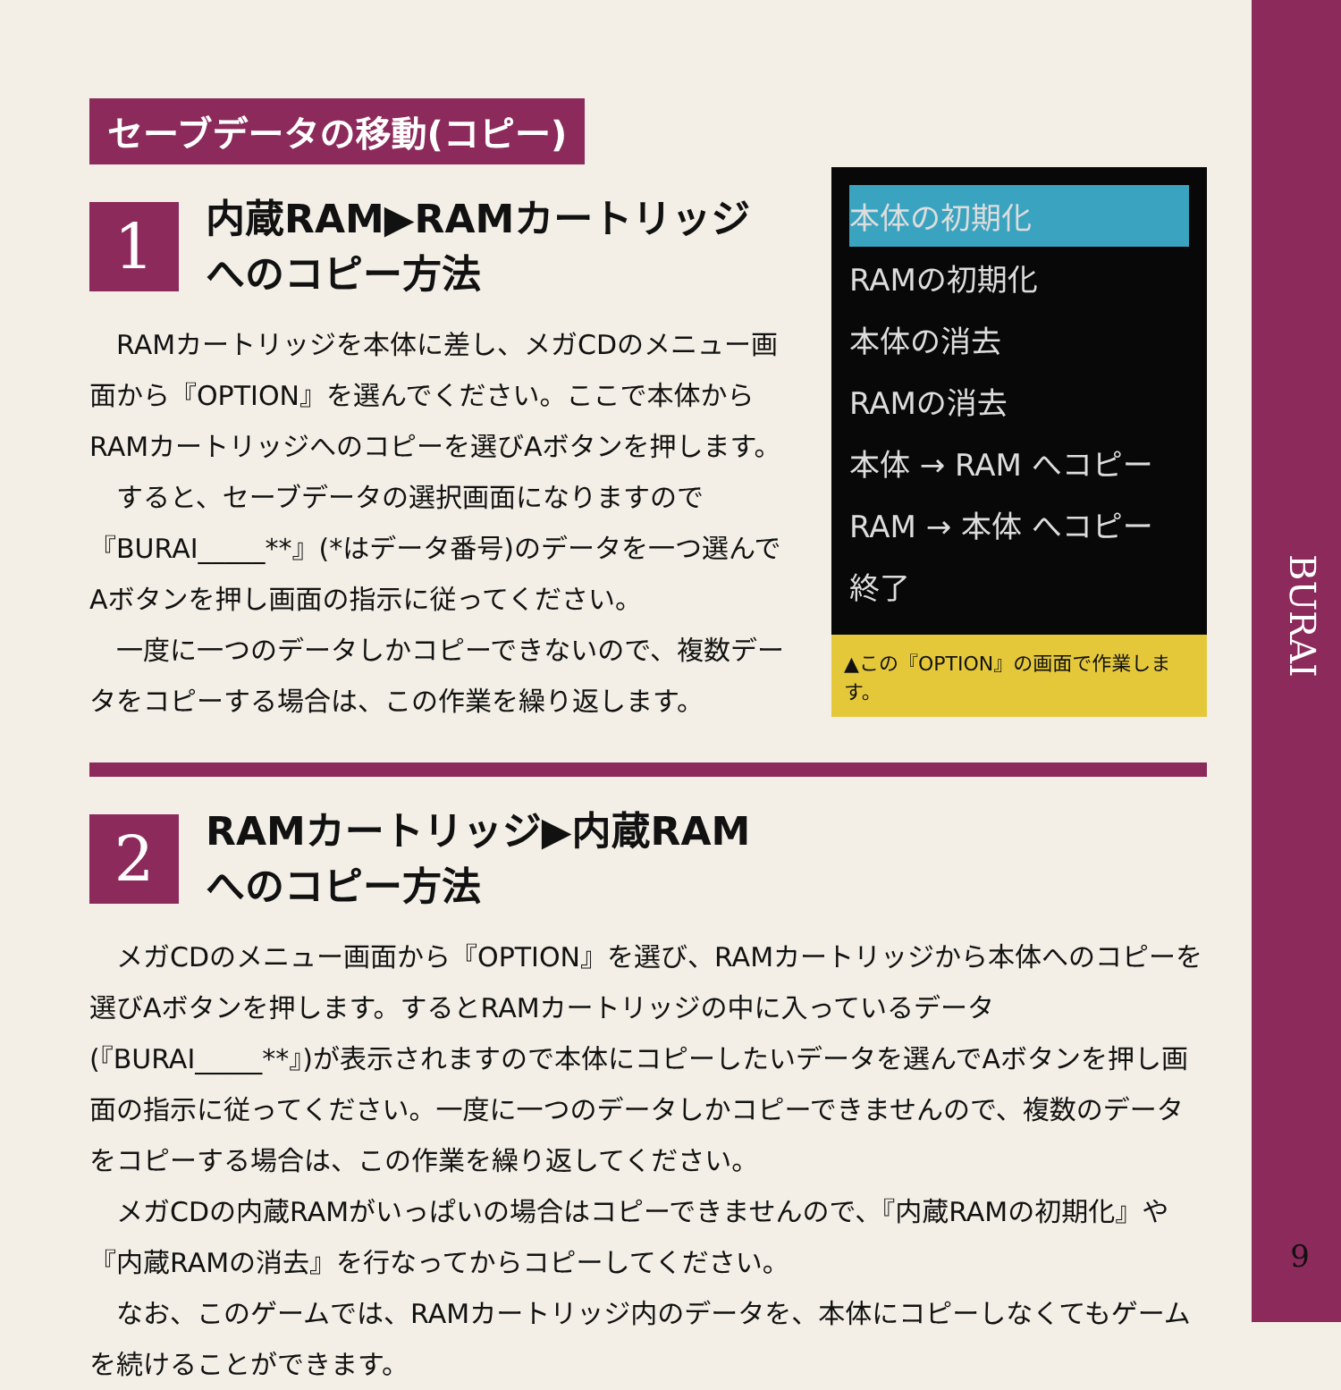BURAI
セーブデータの移動(コピー)
1
内蔵RAM▶RAMカートリッジ
へのコピー方法
RAMカートリッジを本体に差し、メガCDのメニュー画面から『OPTION』を選んでください。ここで本体からRAMカートリッジへのコピーを選びAボタンを押します。
すると、セーブデータの選択画面になりますので『BURAI_____**』(*はデータ番号)のデータを一つ選んでAボタンを押し画面の指示に従ってください。
一度に一つのデータしかコピーできないので、複数データをコピーする場合は、この作業を繰り返します。
本体の初期化
RAMの初期化
本体の消去
RAMの消去
本体 → RAM へコピー
RAM → 本体 へコピー
終了
▲この『OPTION』の画面で作業します。
2
RAMカートリッジ▶内蔵RAM
へのコピー方法
メガCDのメニュー画面から『OPTION』を選び、RAMカートリッジから本体へのコピーを選びAボタンを押します。するとRAMカートリッジの中に入っているデータ(『BURAI_____**』)が表示されますので本体にコピーしたいデータを選んでAボタンを押し画面の指示に従ってください。一度に一つのデータしかコピーできませんので、複数のデータをコピーする場合は、この作業を繰り返してください。
メガCDの内蔵RAMがいっぱいの場合はコピーできませんので、『内蔵RAMの初期化』や『内蔵RAMの消去』を行なってからコピーしてください。
なお、このゲームでは、RAMカートリッジ内のデータを、本体にコピーしなくてもゲームを続けることができます。
9